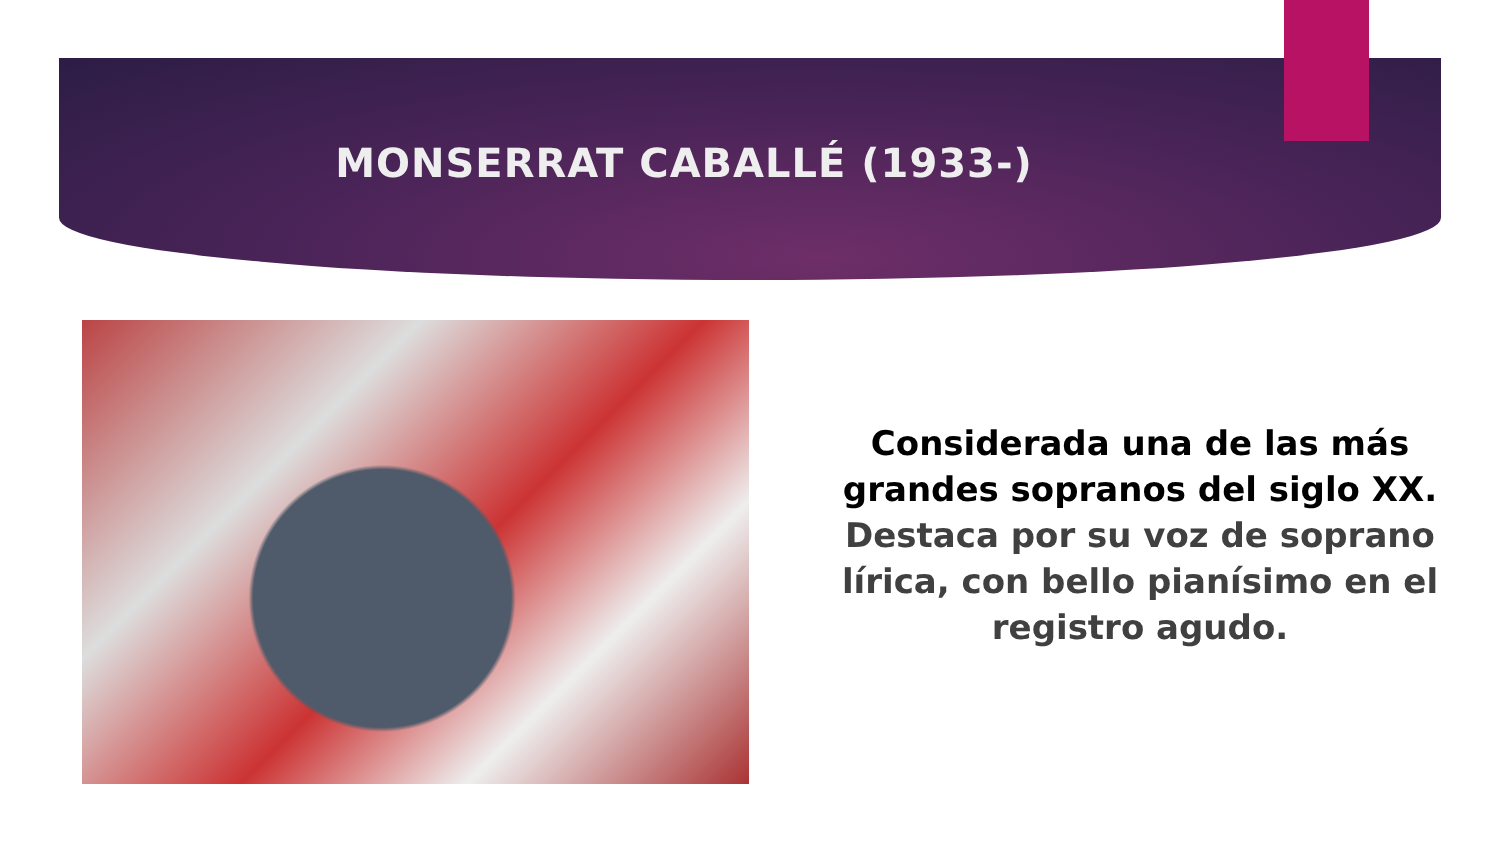MONSERRAT CABALLÉ (1933-)
Considerada una de las más grandes sopranos del siglo XX.
Destaca por su voz de soprano lírica, con bello pianísimo en el registro agudo.